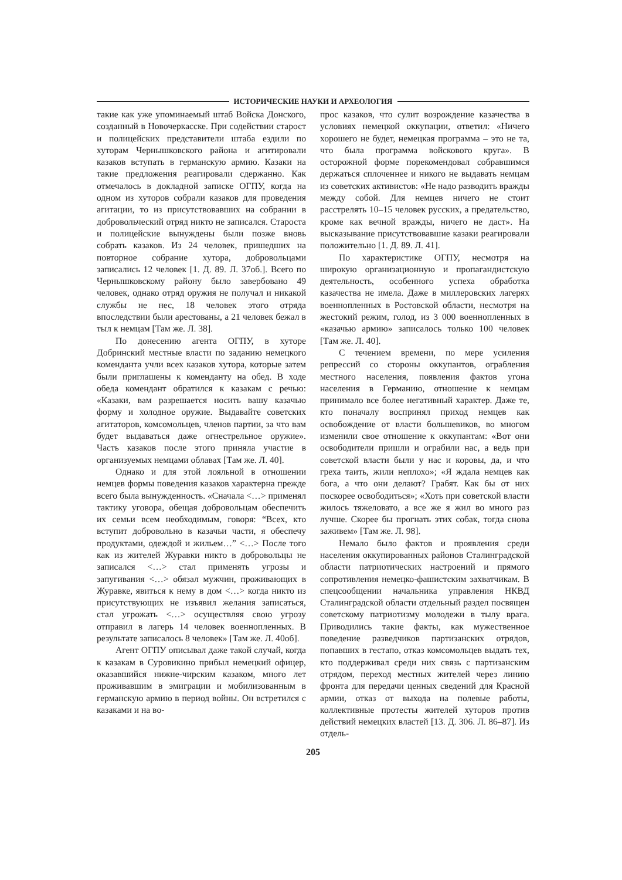ИСТОРИЧЕСКИЕ НАУКИ И АРХЕОЛОГИЯ
такие как уже упоминаемый штаб Войска Донского, созданный в Новочеркасске. При содействии старост и полицейских представители штаба ездили по хуторам Чернышковского района и агитировали казаков вступать в германскую армию. Казаки на такие предложения реагировали сдержанно. Как отмечалось в докладной записке ОГПУ, когда на одном из хуторов собрали казаков для проведения агитации, то из присутствовавших на собрании в добровольческий отряд никто не записался. Староста и полицейские вынуждены были позже вновь собрать казаков. Из 24 человек, пришедших на повторное собрание хутора, добровольцами записались 12 человек [1. Д. 89. Л. 37об.]. Всего по Чернышковскому району было завербовано 49 человек, однако отряд оружия не получал и никакой службы не нес, 18 человек этого отряда впоследствии были арестованы, а 21 человек бежал в тыл к немцам [Там же. Л. 38].
По донесению агента ОГПУ, в хуторе Добринский местные власти по заданию немецкого коменданта учли всех казаков хутора, которые затем были приглашены к коменданту на обед. В ходе обеда комендант обратился к казакам с речью: «Казаки, вам разрешается носить вашу казачью форму и холодное оружие. Выдавайте советских агитаторов, комсомольцев, членов партии, за что вам будет выдаваться даже огнестрельное оружие». Часть казаков после этого приняла участие в организуемых немцами облавах [Там же. Л. 40].
Однако и для этой лояльной в отношении немцев формы поведения казаков характерна прежде всего была вынужденность. «Сначала <…> применял тактику уговора, обещая добровольцам обеспечить их семьи всем необходимым, говоря: “Всех, кто вступит добровольно в казачьи части, я обеспечу продуктами, одеждой и жильем…” <…> После того как из жителей Журавки никто в добровольцы не записался <…> стал применять угрозы и запугивания <…> обязал мужчин, проживающих в Журавке, явиться к нему в дом <…> когда никто из присутствующих не изъявил желания записаться, стал угрожать <…> осуществляя свою угрозу отправил в лагерь 14 человек военнопленных. В результате записалось 8 человек» [Там же. Л. 40об].
Агент ОГПУ описывал даже такой случай, когда к казакам в Суровикино прибыл немецкий офицер, оказавшийся нижне-чирским казаком, много лет проживавшим в эмиграции и мобилизованным в германскую армию в период войны. Он встретился с казаками и на во-
прос казаков, что сулит возрождение казачества в условиях немецкой оккупации, ответил: «Ничего хорошего не будет, немецкая программа – это не та, что была программа войскового круга». В осторожной форме порекомендовал собравшимся держаться сплоченнее и никого не выдавать немцам из советских активистов: «Не надо разводить вражды между собой. Для немцев ничего не стоит расстрелять 10–15 человек русских, а предательство, кроме как вечной вражды, ничего не даст». На высказывание присутствовавшие казаки реагировали положительно [1. Д. 89. Л. 41].
По характеристике ОГПУ, несмотря на широкую организационную и пропагандистскую деятельность, особенного успеха обработка казачества не имела. Даже в миллеровских лагерях военнопленных в Ростовской области, несмотря на жестокий режим, голод, из 3 000 военнопленных в «казачью армию» записалось только 100 человек [Там же. Л. 40].
С течением времени, по мере усиления репрессий со стороны оккупантов, ограбления местного населения, появления фактов угона населения в Германию, отношение к немцам принимало все более негативный характер. Даже те, кто поначалу воспринял приход немцев как освобождение от власти большевиков, во многом изменили свое отношение к оккупантам: «Вот они освободители пришли и ограбили нас, а ведь при советской власти были у нас и коровы, да, и что греха таить, жили неплохо»; «Я ждала немцев как бога, а что они делают? Грабят. Как бы от них поскорее освободиться»; «Хоть при советской власти жилось тяжеловато, а все же я жил во много раз лучше. Скорее бы прогнать этих собак, тогда снова заживем» [Там же. Л. 98].
Немало было фактов и проявления среди населения оккупированных районов Сталинградской области патриотических настроений и прямого сопротивления немецко-фашистским захватчикам. В спецсообщении начальника управления НКВД Сталинградской области отдельный раздел посвящен советскому патриотизму молодежи в тылу врага. Приводились такие факты, как мужественное поведение разведчиков партизанских отрядов, попавших в гестапо, отказ комсомольцев выдать тех, кто поддерживал среди них связь с партизанским отрядом, переход местных жителей через линию фронта для передачи ценных сведений для Красной армии, отказ от выхода на полевые работы, коллективные протесты жителей хуторов против действий немецких властей [13. Д. 306. Л. 86–87]. Из отдель-
205